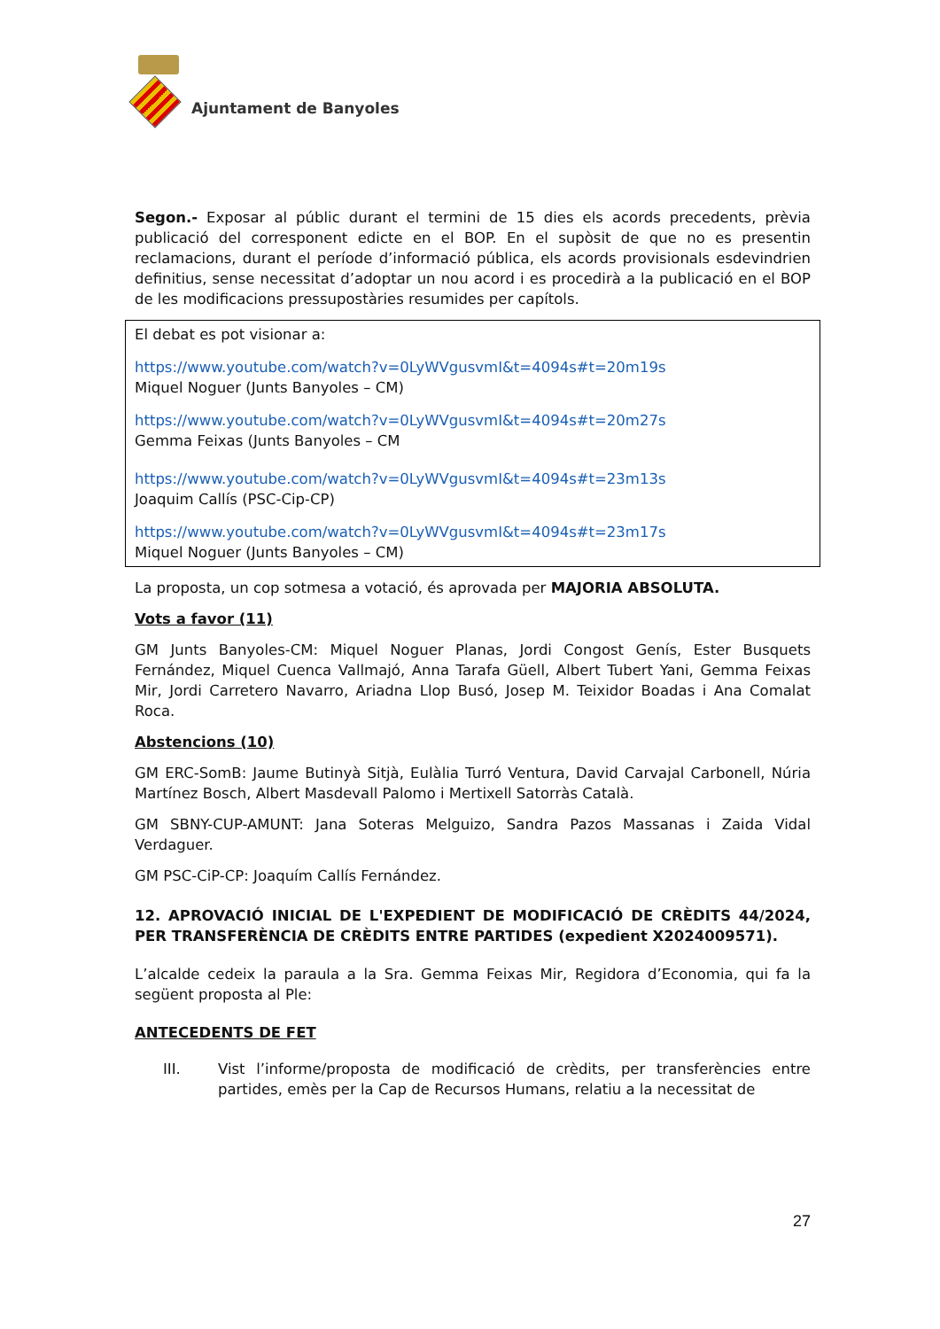Ajuntament de Banyoles
Segon.- Exposar al públic durant el termini de 15 dies els acords precedents, prèvia publicació del corresponent edicte en el BOP. En el supòsit de que no es presentin reclamacions, durant el període d’informació pública, els acords provisionals esdevindrien definitius, sense necessitat d’adoptar un nou acord i es procedirà a la publicació en el BOP de les modificacions pressupostàries resumides per capítols.
El debat es pot visionar a:
https://www.youtube.com/watch?v=0LyWVgusvmI&t=4094s#t=20m19s
Miquel Noguer (Junts Banyoles – CM)
https://www.youtube.com/watch?v=0LyWVgusvmI&t=4094s#t=20m27s
Gemma Feixas (Junts Banyoles – CM
https://www.youtube.com/watch?v=0LyWVgusvmI&t=4094s#t=23m13s
Joaquim Callís (PSC-Cip-CP)
https://www.youtube.com/watch?v=0LyWVgusvmI&t=4094s#t=23m17s
Miquel Noguer (Junts Banyoles – CM)
La proposta, un cop sotmesa a votació, és aprovada per MAJORIA ABSOLUTA.
Vots a favor (11)
GM Junts Banyoles-CM: Miquel Noguer Planas, Jordi Congost Genís, Ester Busquets Fernández, Miquel Cuenca Vallmajó, Anna Tarafa Güell, Albert Tubert Yani, Gemma Feixas Mir, Jordi Carretero Navarro, Ariadna Llop Busó, Josep M. Teixidor Boadas i Ana Comalat Roca.
Abstencions (10)
GM ERC-SomB: Jaume Butinyà Sitjà, Eulàlia Turró Ventura, David Carvajal Carbonell, Núria Martínez Bosch, Albert Masdevall Palomo i Mertixell Satorràs Català.
GM SBNY-CUP-AMUNT: Jana Soteras Melguizo, Sandra Pazos Massanas i Zaida Vidal Verdaguer.
GM PSC-CiP-CP: Joaquím Callís Fernández.
12. APROVACIÓ INICIAL DE L'EXPEDIENT DE MODIFICACIÓ DE CRÈDITS 44/2024, PER TRANSFERÈNCIA DE CRÈDITS ENTRE PARTIDES (expedient X2024009571).
L’alcalde cedeix la paraula a la Sra. Gemma Feixas Mir, Regidora d’Economia, qui fa la següent proposta al Ple:
ANTECEDENTS DE FET
III. Vist l’informe/proposta de modificació de crèdits, per transferències entre partides, emès per la Cap de Recursos Humans, relatiu a la necessitat de
27